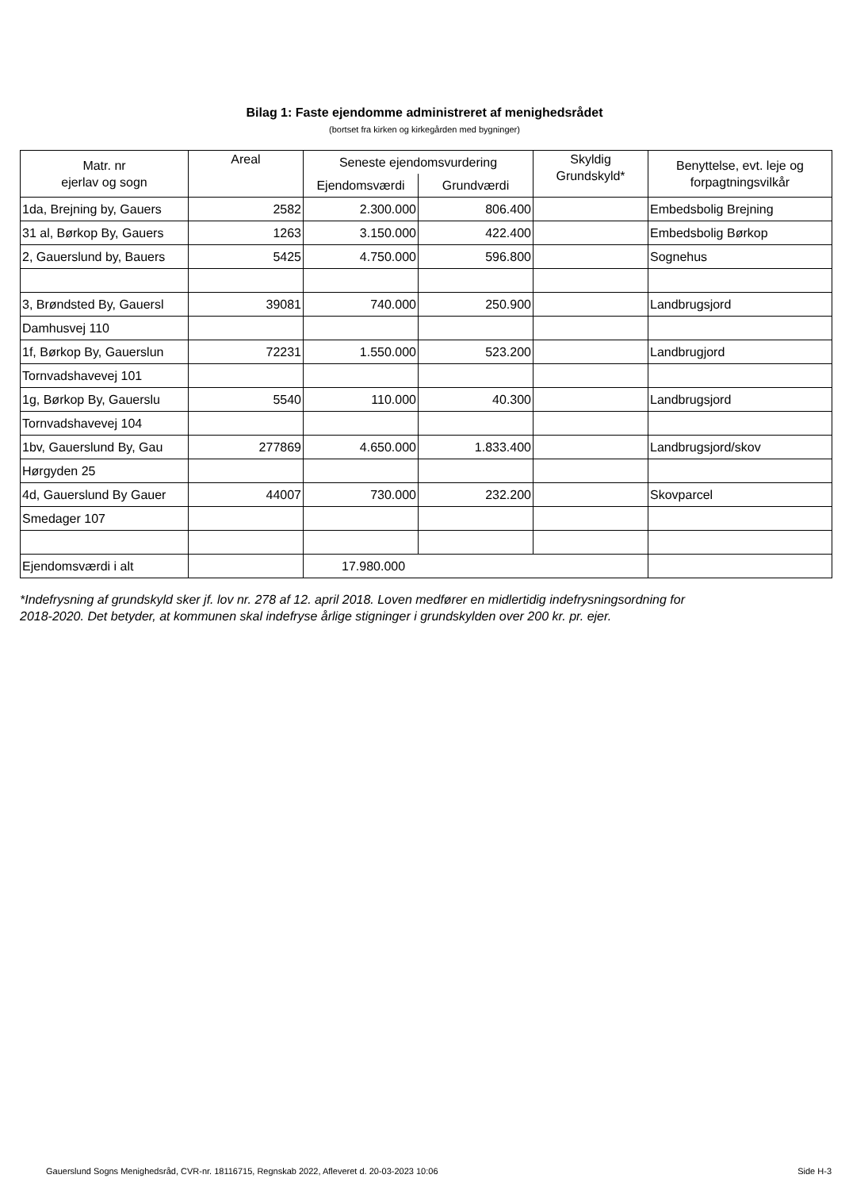Bilag 1: Faste ejendomme administreret af menighedsrådet
(bortset fra kirken og kirkegården med bygninger)
| Matr. nr ejerlav og sogn | Areal | Seneste ejendomsvurdering | | Skyldig Grundskyld* | Benyttelse, evt. leje og forpagtningsvilkår |
| --- | --- | --- | --- | --- | --- |
| | | Ejendomsværdi | Grundværdi | | |
| 1da, Brejning by, Gauers | 2582 | 2.300.000 | 806.400 | | Embedsbolig Brejning |
| 31 al, Børkop By, Gauers | 1263 | 3.150.000 | 422.400 | | Embedsbolig Børkop |
| 2, Gauerslund by, Bauers | 5425 | 4.750.000 | 596.800 | | Sognehus |
| 3, Brøndsted By, Gauersl | 39081 | 740.000 | 250.900 | | Landbrugsjord |
| Damhusvej 110 | | | | | |
| 1f, Børkop By, Gauerslun | 72231 | 1.550.000 | 523.200 | | Landbrugjord |
| Tornvadshavevej 101 | | | | | |
| 1g, Børkop By, Gauerslu | 5540 | 110.000 | 40.300 | | Landbrugsjord |
| Tornvadshavevej 104 | | | | | |
| 1bv, Gauerslund By, Gau | 277869 | 4.650.000 | 1.833.400 | | Landbrugsjord/skov |
| Hørgyden 25 | | | | | |
| 4d, Gauerslund By Gauer | 44007 | 730.000 | 232.200 | | Skovparcel |
| Smedager 107 | | | | | |
| Ejendomsværdi i alt | | 17.980.000 | | | |
*Indefrysning af grundskyld sker jf. lov nr. 278 af 12. april 2018. Loven medfører en midlertidig indefrysningsordning for
2018-2020. Det betyder, at kommunen skal indefryse årlige stigninger i grundskylden over 200 kr. pr. ejer.
Gauerslund Sogns Menighedsråd, CVR-nr. 18116715, Regnskab 2022, Afleveret d. 20-03-2023 10:06 Side H-3